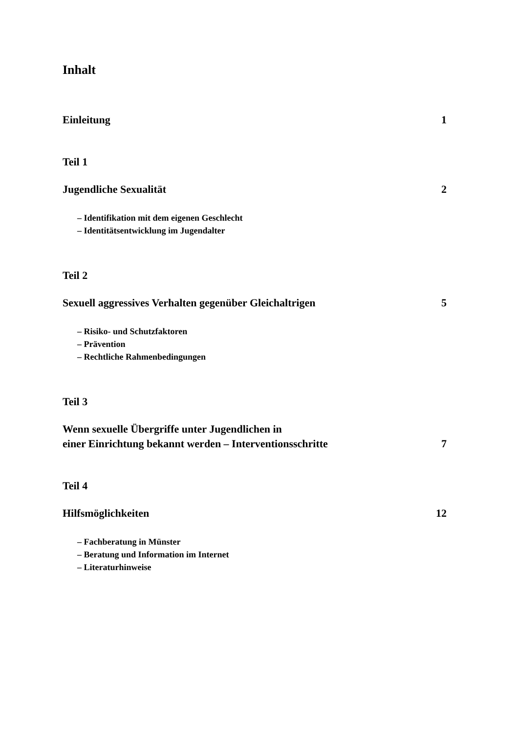Inhalt
Einleitung 1
Teil 1
Jugendliche Sexualität 2
– Identifikation mit dem eigenen Geschlecht
– Identitätsentwicklung im Jugendalter
Teil 2
Sexuell aggressives Verhalten gegenüber Gleichaltrigen 5
– Risiko- und Schutzfaktoren
– Prävention
– Rechtliche Rahmenbedingungen
Teil 3
Wenn sexuelle Übergriffe unter Jugendlichen in
einer Einrichtung bekannt werden – Interventionsschritte 7
Teil 4
Hilfsmöglichkeiten 12
– Fachberatung in Münster
– Beratung und Information im Internet
– Literaturhinweise